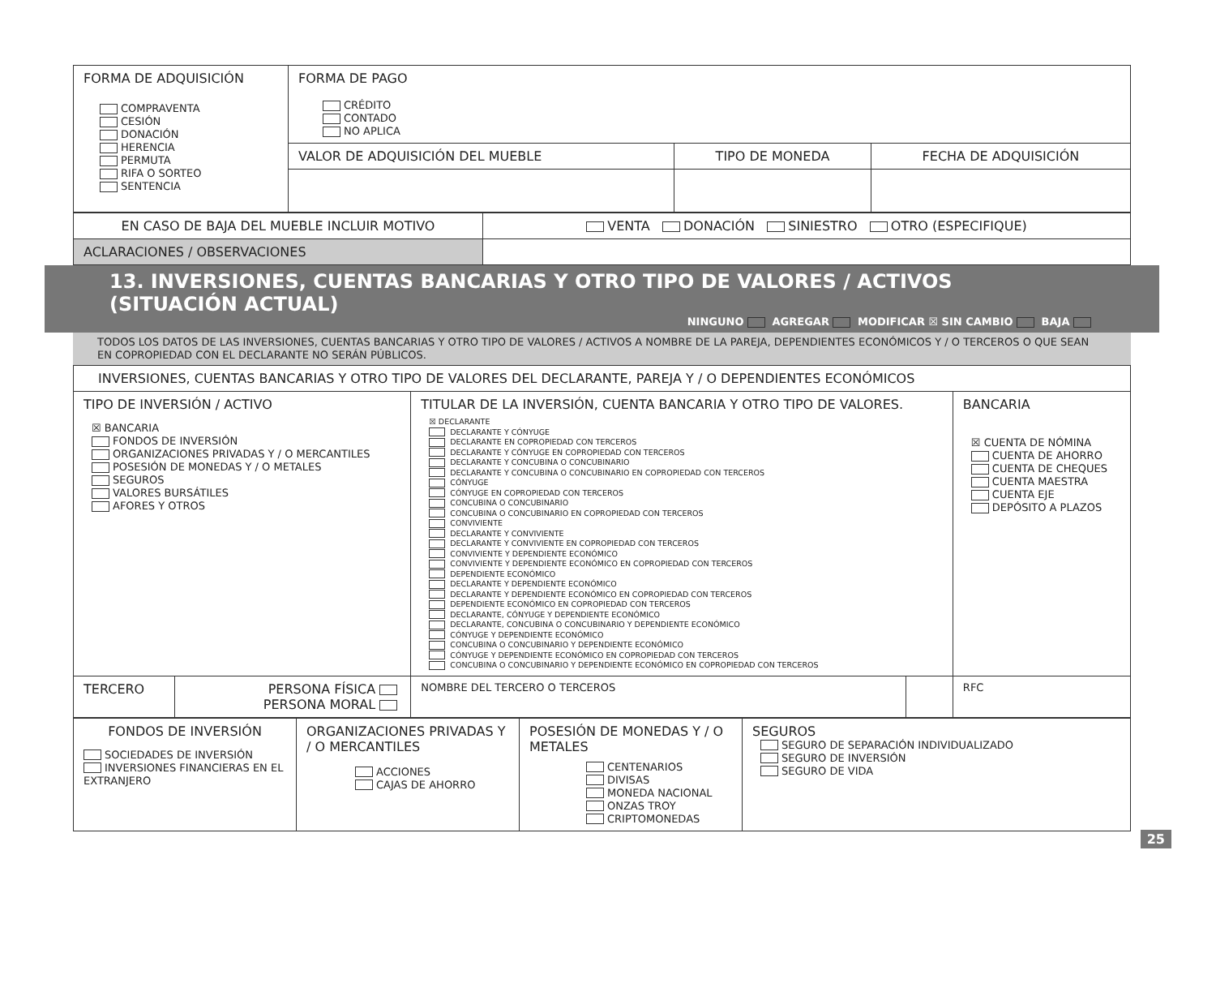| FORMA DE ADQUISICIÓN COMPRAVENTA CESIÓN DONACIÓN HERENCIA PERMUTA RIFA O SORTEO SENTENCIA | FORMA DE PAGO CRÉDITO CONTADO NO APLICA | | |
| | VALOR DE ADQUISICIÓN DEL MUEBLE | TIPO DE MONEDA | FECHA DE ADQUISICIÓN |
| EN CASO DE BAJA DEL MUEBLE INCLUIR MOTIVO | VENTA DONACIÓN SINIESTRO OTRO (ESPECIFIQUE) |
| ACLARACIONES / OBSERVACIONES | |
13. INVERSIONES, CUENTAS BANCARIAS Y OTRO TIPO DE VALORES / ACTIVOS
(SITUACIÓN ACTUAL)
NINGUNO AGREGAR MODIFICAR ☒ SIN CAMBIO BAJA
TODOS LOS DATOS DE LAS INVERSIONES, CUENTAS BANCARIAS Y OTRO TIPO DE VALORES / ACTIVOS A NOMBRE DE LA PAREJA, DEPENDIENTES ECONÓMICOS Y / O TERCEROS O QUE SEAN EN COPROPIEDAD CON EL DECLARANTE NO SERÁN PÚBLICOS.
| INVERSIONES, CUENTAS BANCARIAS Y OTRO TIPO DE VALORES DEL DECLARANTE, PAREJA Y / O DEPENDIENTES ECONÓMICOS | | | | |
| TIPO DE INVERSIÓN / ACTIVO ☒ BANCARIA FONDOS DE INVERSIÓN ORGANIZACIONES PRIVADAS Y / O MERCANTILES POSESIÓN DE MONEDAS Y / O METALES SEGUROS VALORES BURSÁTILES AFORES Y OTROS | | TITULAR DE LA INVERSIÓN, CUENTA BANCARIA Y OTRO TIPO DE VALORES. ☒ DECLARANTE DECLARANTE Y CÓNYUGE DECLARANTE EN COPROPIEDAD CON TERCEROS DECLARANTE Y CÓNYUGE EN COPROPIEDAD CON TERCEROS DECLARANTE Y CONCUBINA O CONCUBINARIO DECLARANTE Y CONCUBINA O CONCUBINARIO EN COPROPIEDAD CON TERCEROS CÓNYUGE CÓNYUGE EN COPROPIEDAD CON TERCEROS CONCUBINA O CONCUBINARIO CONCUBINA O CONCUBINARIO EN COPROPIEDAD CON TERCEROS CONVIVIENTE DECLARANTE Y CONVIVIENTE DECLARANTE Y CONVIVIENTE EN COPROPIEDAD CON TERCEROS CONVIVIENTE Y DEPENDIENTE ECONÓMICO CONVIVIENTE Y DEPENDIENTE ECONÓMICO EN COPROPIEDAD CON TERCEROS DEPENDIENTE ECONÓMICO DECLARANTE Y DEPENDIENTE ECONÓMICO DECLARANTE Y DEPENDIENTE ECONÓMICO EN COPROPIEDAD CON TERCEROS DEPENDIENTE ECONÓMICO EN COPROPIEDAD CON TERCEROS DECLARANTE, CÓNYUGE Y DEPENDIENTE ECONÓMICO DECLARANTE, CONCUBINA O CONCUBINARIO Y DEPENDIENTE ECONÓMICO CÓNYUGE Y DEPENDIENTE ECONÓMICO CONCUBINA O CONCUBINARIO Y DEPENDIENTE ECONÓMICO CÓNYUGE Y DEPENDIENTE ECONÓMICO EN COPROPIEDAD CON TERCEROS CONCUBINA O CONCUBINARIO Y DEPENDIENTE ECONÓMICO EN COPROPIEDAD CON TERCEROS | | BANCARIA ☒ CUENTA DE NÓMINA CUENTA DE AHORRO CUENTA DE CHEQUES CUENTA MAESTRA CUENTA EJE DEPÓSITO A PLAZOS |
| TERCERO | PERSONA FÍSICA PERSONA MORAL | NOMBRE DEL TERCERO O TERCEROS | | RFC |
| FONDOS DE INVERSIÓN SOCIEDADES DE INVERSIÓN INVERSIONES FINANCIERAS EN EL EXTRANJERO | ORGANIZACIONES PRIVADAS Y / O MERCANTILES ACCIONES CAJAS DE AHORRO | POSESIÓN DE MONEDAS Y / O METALES CENTENARIOS DIVISAS MONEDA NACIONAL ONZAS TROY CRIPTOMONEDAS | SEGUROS SEGURO DE SEPARACIÓN INDIVIDUALIZADO SEGURO DE INVERSIÓN SEGURO DE VIDA |
25